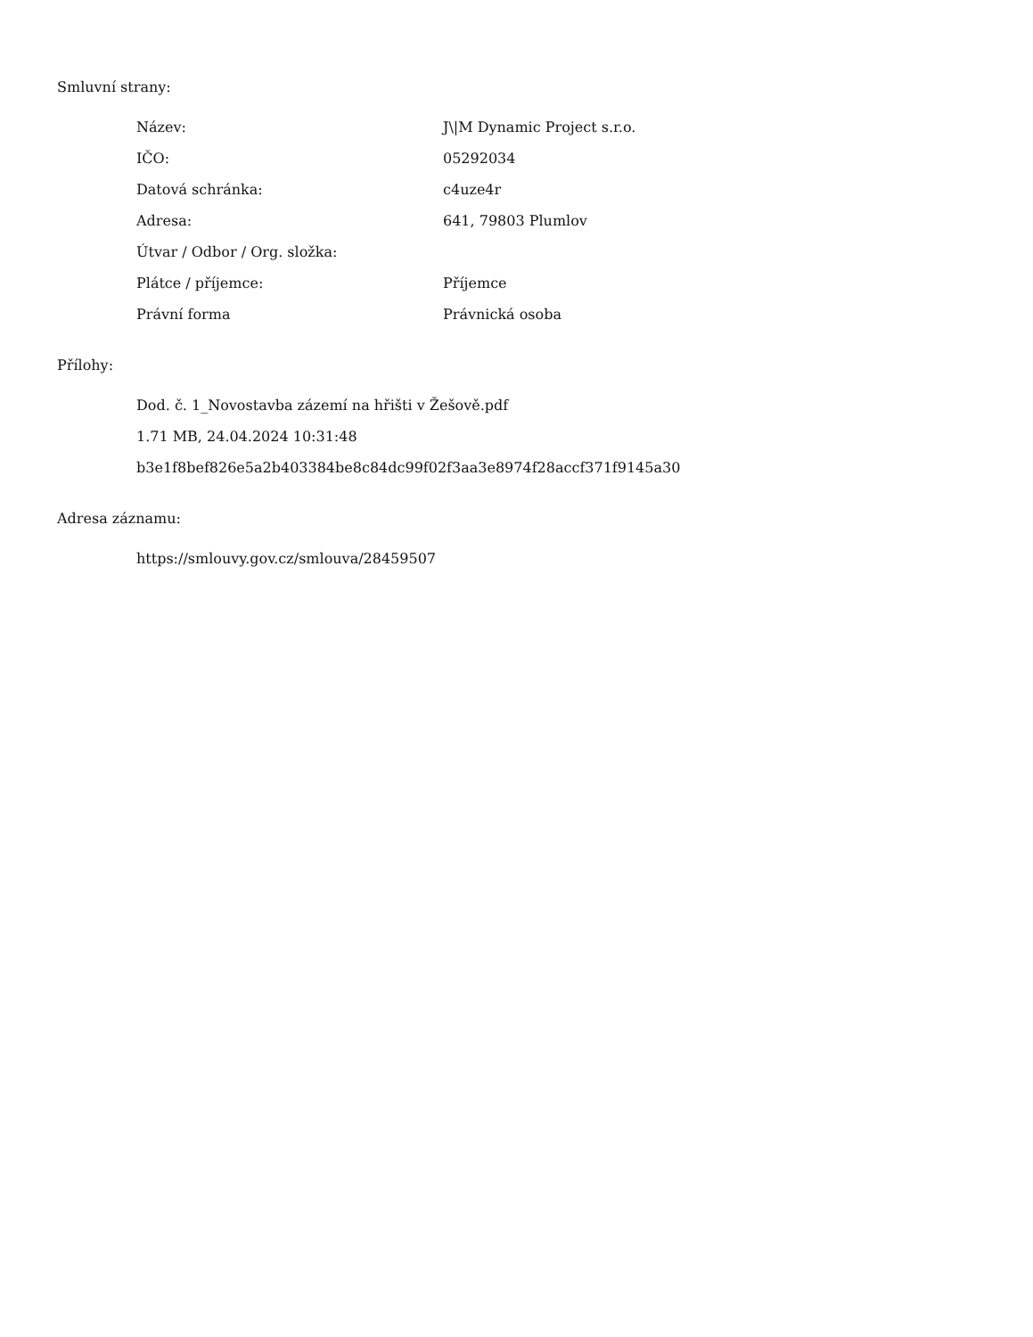Smluvní strany:
| Název: | J\/M Dynamic Project s.r.o. |
| IČO: | 05292034 |
| Datová schránka: | c4uze4r |
| Adresa: | 641, 79803 Plumlov |
| Útvar / Odbor / Org. složka: | |
| Plátce / příjemce: | Příjemce |
| Právní forma | Právnická osoba |
Přílohy:
Dod. č. 1_Novostavba zázemí na hřišti v Žešově.pdf
1.71 MB, 24.04.2024 10:31:48
b3e1f8bef826e5a2b403384be8c84dc99f02f3aa3e8974f28accf371f9145a30
Adresa záznamu:
https://smlouvy.gov.cz/smlouva/28459507